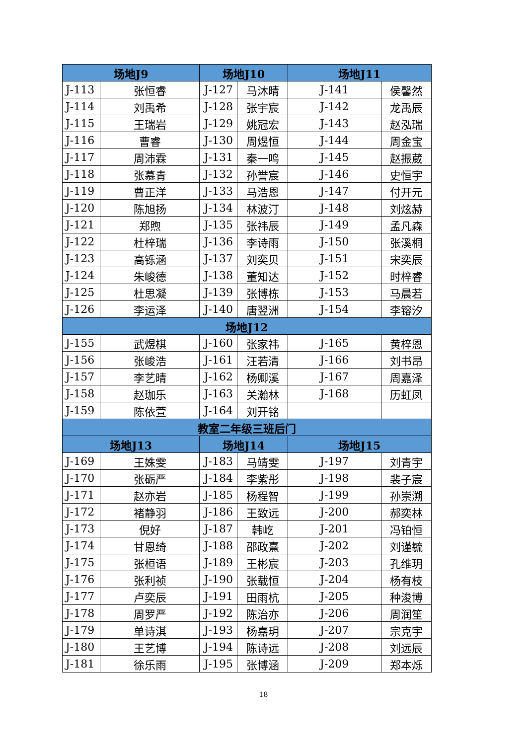| 场地J9 | | 场地J10 | | 场地J11 | |
| --- | --- | --- | --- | --- | --- |
| J-113 | 张恒睿 | J-127 | 马沐晴 | J-141 | 侯馨然 |
| J-114 | 刘禹希 | J-128 | 张宇宸 | J-142 | 龙禹辰 |
| J-115 | 王瑞岩 | J-129 | 姚冠宏 | J-143 | 赵泓瑞 |
| J-116 | 曹睿 | J-130 | 周煜恒 | J-144 | 周金宝 |
| J-117 | 周沛霖 | J-131 | 秦一鸣 | J-145 | 赵振葳 |
| J-118 | 张慕青 | J-132 | 孙誉宸 | J-146 | 史恒宇 |
| J-119 | 曹正洋 | J-133 | 马浩恩 | J-147 | 付开元 |
| J-120 | 陈旭扬 | J-134 | 林波汀 | J-148 | 刘炫赫 |
| J-121 | 郑煦 | J-135 | 张祎辰 | J-149 | 孟凡森 |
| J-122 | 杜梓瑞 | J-136 | 李诗雨 | J-150 | 张溪桐 |
| J-123 | 高铄涵 | J-137 | 刘奕贝 | J-151 | 宋奕辰 |
| J-124 | 朱峻德 | J-138 | 董知达 | J-152 | 时梓睿 |
| J-125 | 杜思凝 | J-139 | 张博栋 | J-153 | 马晨若 |
| J-126 | 李运泽 | J-140 | 唐翌洲 | J-154 | 李镕汐 |
| 场地J12 | | | | | |
| J-155 | 武煜棋 | J-160 | 张家祎 | J-165 | 黄梓恩 |
| J-156 | 张峻浩 | J-161 | 汪若清 | J-166 | 刘书昂 |
| J-157 | 李艺晴 | J-162 | 杨卿溪 | J-167 | 周嘉泽 |
| J-158 | 赵珈乐 | J-163 | 关瀚林 | J-168 | 历虹凤 |
| J-159 | 陈依萱 | J-164 | 刘开铭 | | |
| 教室二年级三班后门 | | | | | |
| 场地J13 | | 场地J14 | | 场地J15 | |
| J-169 | 王姝雯 | J-183 | 马靖雯 | J-197 | 刘青宇 |
| J-170 | 张砺严 | J-184 | 李紫彤 | J-198 | 裴子宸 |
| J-171 | 赵亦岩 | J-185 | 杨程智 | J-199 | 孙崇溯 |
| J-172 | 褚静羽 | J-186 | 王致远 | J-200 | 郝奕林 |
| J-173 | 倪好 | J-187 | 韩屹 | J-201 | 冯铂恒 |
| J-174 | 甘恩绮 | J-188 | 邵政熹 | J-202 | 刘谨毓 |
| J-175 | 张桓语 | J-189 | 王彬宸 | J-203 | 孔维玥 |
| J-176 | 张利祯 | J-190 | 张载恒 | J-204 | 杨有枝 |
| J-177 | 卢奕辰 | J-191 | 田雨杭 | J-205 | 种浚博 |
| J-178 | 周罗严 | J-192 | 陈治亦 | J-206 | 周润笙 |
| J-179 | 单诗淇 | J-193 | 杨嘉玥 | J-207 | 宗克宇 |
| J-180 | 王艺博 | J-194 | 陈诗远 | J-208 | 刘远辰 |
| J-181 | 徐乐雨 | J-195 | 张博涵 | J-209 | 郑本烁 |
18